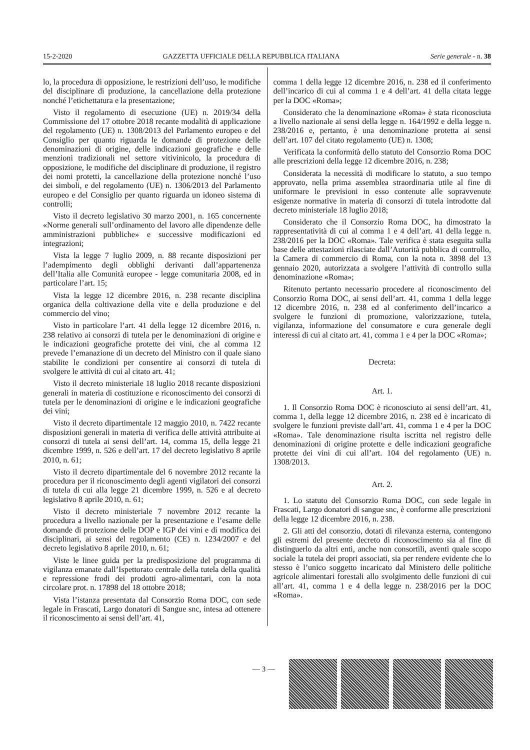15-2-2020 GAZZETTA UFFICIALE DELLA REPUBBLICA ITALIANA Serie generale - n. 38
lo, la procedura di opposizione, le restrizioni dell’uso, le modifiche del disciplinare di produzione, la cancellazione della protezione nonché l’etichettatura e la presentazione;
Visto il regolamento di esecuzione (UE) n. 2019/34 della Commissione del 17 ottobre 2018 recante modalità di applicazione del regolamento (UE) n. 1308/2013 del Parlamento europeo e del Consiglio per quanto riguarda le domande di protezione delle denominazioni di origine, delle indicazioni geografiche e delle menzioni tradizionali nel settore vitivinicolo, la procedura di opposizione, le modifiche del disciplinare di produzione, il registro dei nomi protetti, la cancellazione della protezione nonché l’uso dei simboli, e del regolamento (UE) n. 1306/2013 del Parlamento europeo e del Consiglio per quanto riguarda un idoneo sistema di controlli;
Visto il decreto legislativo 30 marzo 2001, n. 165 concernente «Norme generali sull’ordinamento del lavoro alle dipendenze delle amministrazioni pubbliche» e successive modificazioni ed integrazioni;
Vista la legge 7 luglio 2009, n. 88 recante disposizioni per l’adempimento degli obblighi derivanti dall’appartenenza dell’Italia alle Comunità europee - legge comunitaria 2008, ed in particolare l’art. 15;
Vista la legge 12 dicembre 2016, n. 238 recante disciplina organica della coltivazione della vite e della produzione e del commercio del vino;
Visto in particolare l’art. 41 della legge 12 dicembre 2016, n. 238 relativo ai consorzi di tutela per le denominazioni di origine e le indicazioni geografiche protette dei vini, che al comma 12 prevede l’emanazione di un decreto del Ministro con il quale siano stabilite le condizioni per consentire ai consorzi di tutela di svolgere le attività di cui al citato art. 41;
Visto il decreto ministeriale 18 luglio 2018 recante disposizioni generali in materia di costituzione e riconoscimento dei consorzi di tutela per le denominazioni di origine e le indicazioni geografiche dei vini;
Visto il decreto dipartimentale 12 maggio 2010, n. 7422 recante disposizioni generali in materia di verifica delle attività attribuite ai consorzi di tutela ai sensi dell’art. 14, comma 15, della legge 21 dicembre 1999, n. 526 e dell’art. 17 del decreto legislativo 8 aprile 2010, n. 61;
Visto il decreto dipartimentale del 6 novembre 2012 recante la procedura per il riconoscimento degli agenti vigilatori dei consorzi di tutela di cui alla legge 21 dicembre 1999, n. 526 e al decreto legislativo 8 aprile 2010, n. 61;
Visto il decreto ministeriale 7 novembre 2012 recante la procedura a livello nazionale per la presentazione e l’esame delle domande di protezione delle DOP e IGP dei vini e di modifica dei disciplinari, ai sensi del regolamento (CE) n. 1234/2007 e del decreto legislativo 8 aprile 2010, n. 61;
Viste le linee guida per la predisposizione del programma di vigilanza emanate dall’Ispettorato centrale della tutela della qualità e repressione frodi dei prodotti agro-alimentari, con la nota circolare prot. n. 17898 del 18 ottobre 2018;
Vista l’istanza presentata dal Consorzio Roma DOC, con sede legale in Frascati, Largo donatori di Sangue snc, intesa ad ottenere il riconoscimento ai sensi dell’art. 41,
comma 1 della legge 12 dicembre 2016, n. 238 ed il conferimento dell’incarico di cui al comma 1 e 4 dell’art. 41 della citata legge per la DOC «Roma»;
Considerato che la denominazione «Roma» è stata riconosciuta a livello nazionale ai sensi della legge n. 164/1992 e della legge n. 238/2016 e, pertanto, è una denominazione protetta ai sensi dell’art. 107 del citato regolamento (UE) n. 1308;
Verificata la conformità dello statuto del Consorzio Roma DOC alle prescrizioni della legge 12 dicembre 2016, n. 238;
Considerata la necessità di modificare lo statuto, a suo tempo approvato, nella prima assemblea straordinaria utile al fine di uniformare le previsioni in esso contenute alle sopravvenute esigenze normative in materia di consorzi di tutela introdotte dal decreto ministeriale 18 luglio 2018;
Considerato che il Consorzio Roma DOC, ha dimostrato la rappresentatività di cui al comma 1 e 4 dell’art. 41 della legge n. 238/2016 per la DOC «Roma». Tale verifica è stata eseguita sulla base delle attestazioni rilasciate dall’Autorità pubblica di controllo, la Camera di commercio di Roma, con la nota n. 3898 del 13 gennaio 2020, autorizzata a svolgere l’attività di controllo sulla denominazione «Roma»;
Ritenuto pertanto necessario procedere al riconoscimento del Consorzio Roma DOC, ai sensi dell’art. 41, comma 1 della legge 12 dicembre 2016, n. 238 ed al conferimento dell’incarico a svolgere le funzioni di promozione, valorizzazione, tutela, vigilanza, informazione del consumatore e cura generale degli interessi di cui al citato art. 41, comma 1 e 4 per la DOC «Roma»;
Decreta:
Art. 1.
1. Il Consorzio Roma DOC è riconosciuto ai sensi dell’art. 41, comma 1, della legge 12 dicembre 2016, n. 238 ed è incaricato di svolgere le funzioni previste dall’art. 41, comma 1 e 4 per la DOC «Roma». Tale denominazione risulta iscritta nel registro delle denominazioni di origine protette e delle indicazioni geografiche protette dei vini di cui all’art. 104 del regolamento (UE) n. 1308/2013.
Art. 2.
1. Lo statuto del Consorzio Roma DOC, con sede legale in Frascati, Largo donatori di sangue snc, è conforme alle prescrizioni della legge 12 dicembre 2016, n. 238.
2. Gli atti del consorzio, dotati di rilevanza esterna, contengono gli estremi del presente decreto di riconoscimento sia al fine di distinguerlo da altri enti, anche non consortili, aventi quale scopo sociale la tutela dei propri associati, sia per rendere evidente che lo stesso è l’unico soggetto incaricato dal Ministero delle politiche agricole alimentari forestali allo svolgimento delle funzioni di cui all’art. 41, comma 1 e 4 della legge n. 238/2016 per la DOC «Roma».
— 3 —